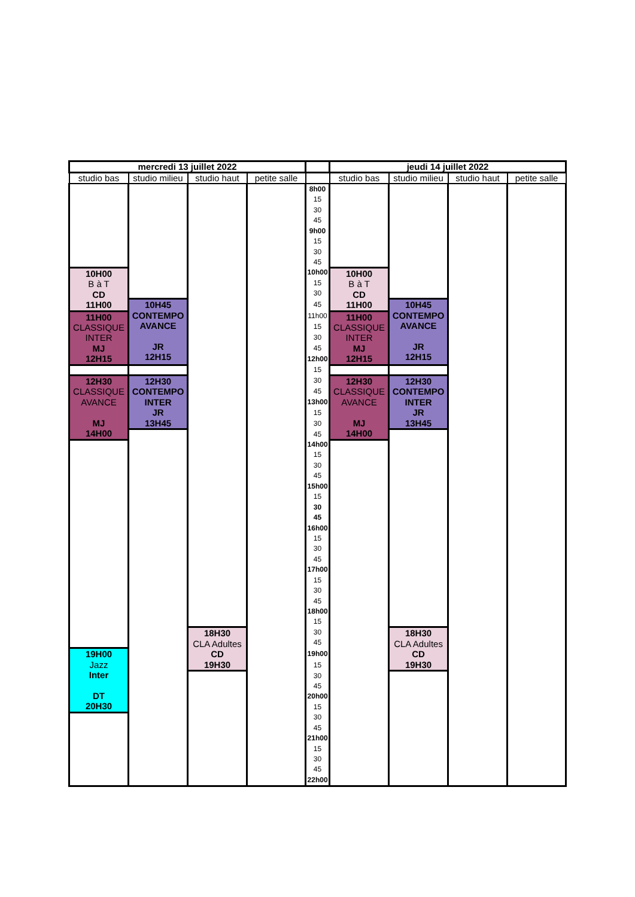| mercredi 13 juillet 2022 | | | | | jeudi 14 juillet 2022 | | | |
| --- | --- | --- | --- | --- | --- | --- | --- | --- |
| studio bas | studio milieu | studio haut | petite salle | | studio bas | studio milieu | studio haut | petite salle |
| | | | | 8h00 | | | | |
| | | | | 15 | | | | |
| | | | | 30 | | | | |
| | | | | 45 | | | | |
| | | | | 9h00 | | | | |
| | | | | 15 | | | | |
| | | | | 30 | | | | |
| | | | | 45 | | | | |
| 10H00 B à T CD 11H00 | | | | 10h00 | 10H00 B à T CD 11H00 | | | |
| | | | | 15 | | | | |
| | | | | 30 | | | | |
| | 10H45 CONTEMPO AVANCE JR 12H15 | | | 45 | | 10H45 CONTEMPO AVANCE JR 12H15 | | |
| 11H00 CLASSIQUE INTER MJ 12H15 | | | | 11h00 | 11H00 CLASSIQUE INTER MJ 12H15 | | | |
| | | | | 15 | | | | |
| | | | | 30 | | | | |
| | | | | 45 | | | | |
| | | | | 12h00 | | | | |
| | | | | 15 | | | | |
| 12H30 CLASSIQUE AVANCE MJ 14H00 | 12H30 CONTEMPO INTER JR 13H45 | | | 30 | 12H30 CLASSIQUE AVANCE MJ 14H00 | 12H30 CONTEMPO INTER JR 13H45 | | |
| | | | | 45 | | | | |
| | | | | 13h00 | | | | |
| | | | | 15 | | | | |
| | | | | 30 | | | | |
| | | | | 45 | | | | |
| | | | | 14h00 | | | | |
| | | | | 15 | | | | |
| | | | | 30 | | | | |
| | | | | 45 | | | | |
| | | | | 15h00 | | | | |
| | | | | 15 | | | | |
| | | | | 30 | | | | |
| | | | | 45 | | | | |
| | | | | 16h00 | | | | |
| | | | | 15 | | | | |
| | | | | 30 | | | | |
| | | | | 45 | | | | |
| | | | | 17h00 | | | | |
| | | | | 15 | | | | |
| | | | | 30 | | | | |
| | | | | 45 | | | | |
| | | | | 18h00 | | | | |
| | | | | 15 | | | | |
| | | 18H30 CLA Adultes CD 19H30 | | 30 | | 18H30 CLA Adultes CD 19H30 | | |
| | | | | 45 | | | | |
| 19H00 Jazz Inter DT 20H30 | | | | 19h00 | | | | |
| | | | | 15 | | | | |
| | | | | 30 | | | | |
| | | | | 45 | | | | |
| | | | | 20h00 | | | | |
| | | | | 15 | | | | |
| | | | | 30 | | | | |
| | | | | 45 | | | | |
| | | | | 21h00 | | | | |
| | | | | 15 | | | | |
| | | | | 30 | | | | |
| | | | | 45 | | | | |
| | | | | 22h00 | | | | |